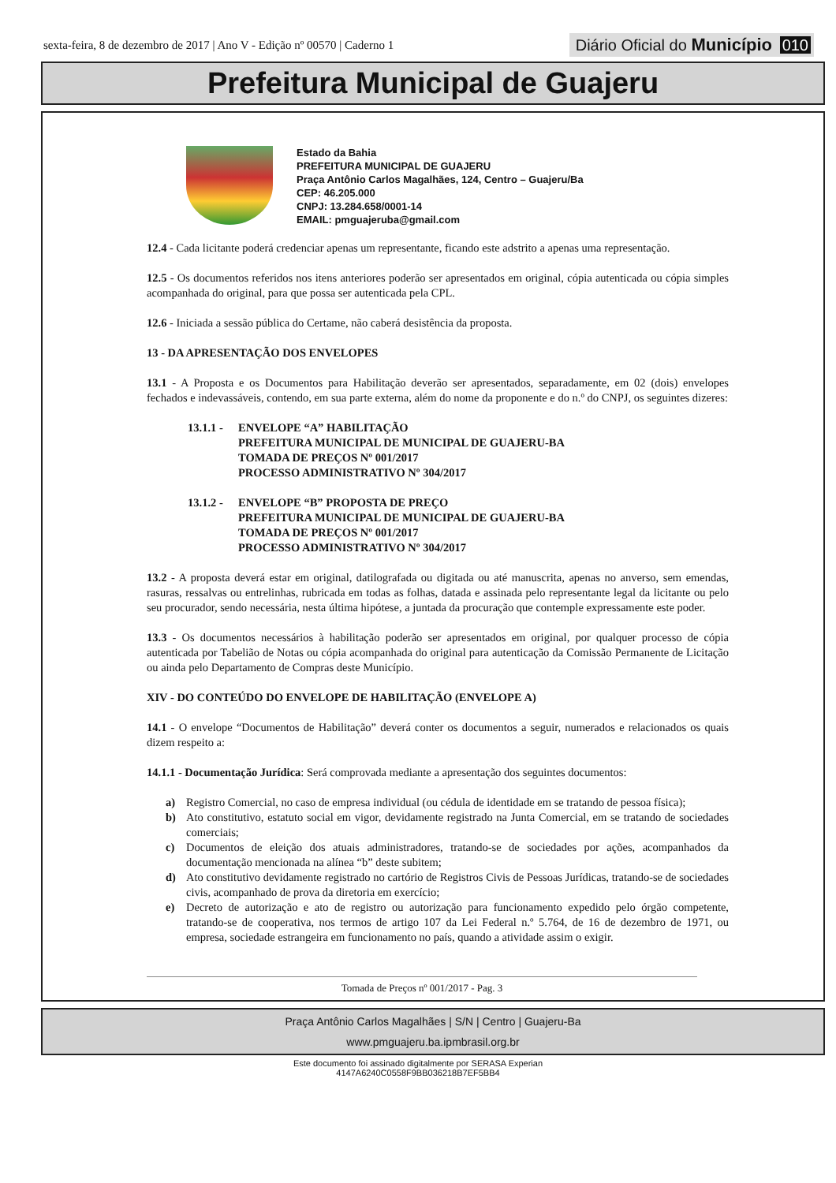sexta-feira, 8 de dezembro de 2017 | Ano V - Edição nº 00570 | Caderno 1 Diário Oficial do Município 010
Prefeitura Municipal de Guajeru
Estado da Bahia
PREFEITURA MUNICIPAL DE GUAJERU
Praça Antônio Carlos Magalhães, 124, Centro – Guajeru/Ba
CEP: 46.205.000
CNPJ: 13.284.658/0001-14
EMAIL: pmguajeruba@gmail.com
12.4 - Cada licitante poderá credenciar apenas um representante, ficando este adstrito a apenas uma representação.
12.5 - Os documentos referidos nos itens anteriores poderão ser apresentados em original, cópia autenticada ou cópia simples acompanhada do original, para que possa ser autenticada pela CPL.
12.6 - Iniciada a sessão pública do Certame, não caberá desistência da proposta.
13 - DA APRESENTAÇÃO DOS ENVELOPES
13.1 - A Proposta e os Documentos para Habilitação deverão ser apresentados, separadamente, em 02 (dois) envelopes fechados e indevassáveis, contendo, em sua parte externa, além do nome da proponente e do n.º do CNPJ, os seguintes dizeres:
13.1.1 - ENVELOPE “A” HABILITAÇÃO
PREFEITURA MUNICIPAL DE MUNICIPAL DE GUAJERU-BA
TOMADA DE PREÇOS Nº 001/2017
PROCESSO ADMINISTRATIVO Nº 304/2017
13.1.2 - ENVELOPE “B” PROPOSTA DE PREÇO
PREFEITURA MUNICIPAL DE MUNICIPAL DE GUAJERU-BA
TOMADA DE PREÇOS Nº 001/2017
PROCESSO ADMINISTRATIVO Nº 304/2017
13.2 - A proposta deverá estar em original, datilografada ou digitada ou até manuscrita, apenas no anverso, sem emendas, rasuras, ressalvas ou entrelinhas, rubricada em todas as folhas, datada e assinada pelo representante legal da licitante ou pelo seu procurador, sendo necessária, nesta última hipótese, a juntada da procuração que contemple expressamente este poder.
13.3 - Os documentos necessários à habilitação poderão ser apresentados em original, por qualquer processo de cópia autenticada por Tabelião de Notas ou cópia acompanhada do original para autenticação da Comissão Permanente de Licitação ou ainda pelo Departamento de Compras deste Município.
XIV - DO CONTEÚDO DO ENVELOPE DE HABILITAÇÃO (ENVELOPE A)
14.1 - O envelope “Documentos de Habilitação” deverá conter os documentos a seguir, numerados e relacionados os quais dizem respeito a:
14.1.1 - Documentação Jurídica: Será comprovada mediante a apresentação dos seguintes documentos:
a) Registro Comercial, no caso de empresa individual (ou cédula de identidade em se tratando de pessoa física);
b) Ato constitutivo, estatuto social em vigor, devidamente registrado na Junta Comercial, em se tratando de sociedades comerciais;
c) Documentos de eleição dos atuais administradores, tratando-se de sociedades por ações, acompanhados da documentação mencionada na alínea “b” deste subitem;
d) Ato constitutivo devidamente registrado no cartório de Registros Civis de Pessoas Jurídicas, tratando-se de sociedades civis, acompanhado de prova da diretoria em exercício;
e) Decreto de autorização e ato de registro ou autorização para funcionamento expedido pelo órgão competente, tratando-se de cooperativa, nos termos de artigo 107 da Lei Federal n.º 5.764, de 16 de dezembro de 1971, ou empresa, sociedade estrangeira em funcionamento no país, quando a atividade assim o exigir.
Tomada de Preços nº 001/2017 - Pag. 3
Praça Antônio Carlos Magalhães | S/N | Centro | Guajeru-Ba
www.pmguajeru.ba.ipmbrasil.org.br
Este documento foi assinado digitalmente por SERASA Experian
4147A6240C0558F9BB036218B7EF5BB4